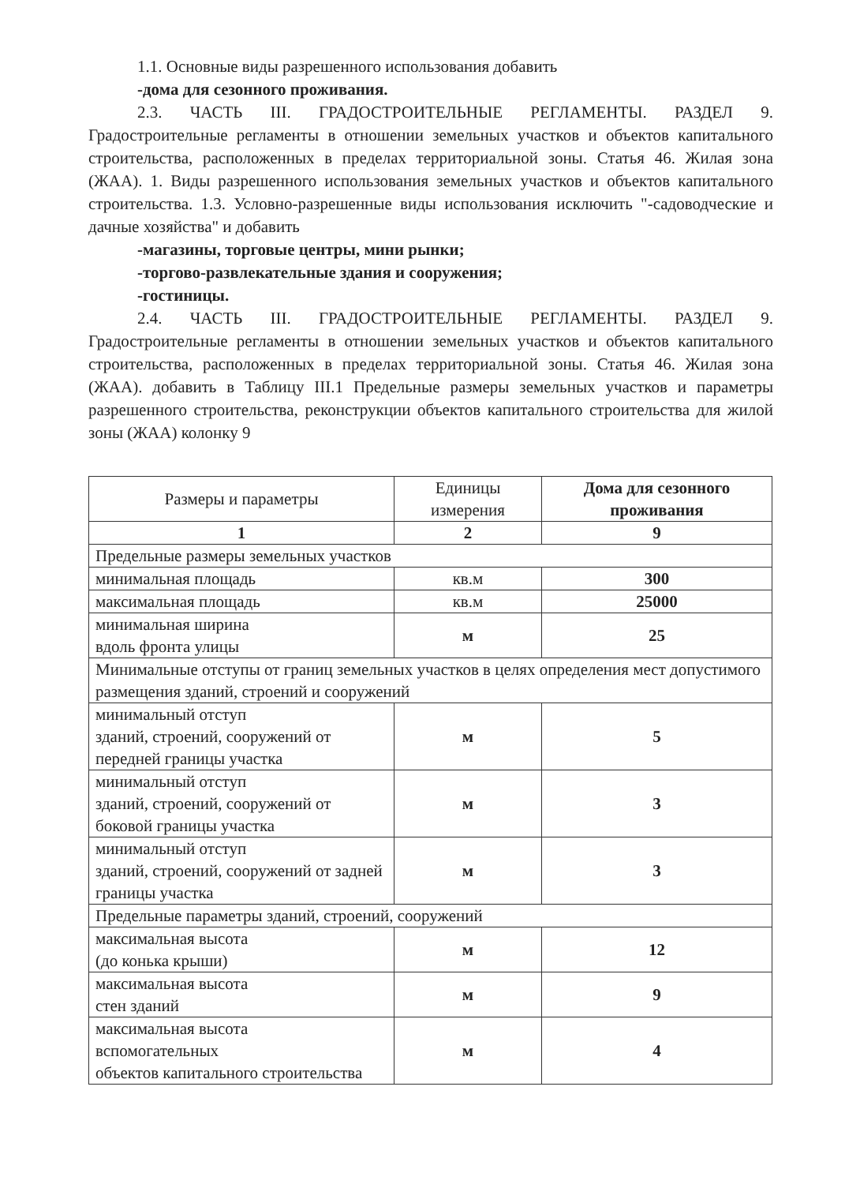1.1. Основные виды разрешенного использования добавить
-дома для сезонного проживания.
2.3. ЧАСТЬ III. ГРАДОСТРОИТЕЛЬНЫЕ РЕГЛАМЕНТЫ. РАЗДЕЛ 9. Градостроительные регламенты в отношении земельных участков и объектов капитального строительства, расположенных в пределах территориальной зоны. Статья 46. Жилая зона (ЖАА). 1. Виды разрешенного использования земельных участков и объектов капитального строительства. 1.3. Условно-разрешенные виды использования исключить "-садоводческие и дачные хозяйства" и добавить
-магазины, торговые центры, мини рынки;
-торгово-развлекательные здания и сооружения;
-гостиницы.
2.4. ЧАСТЬ III. ГРАДОСТРОИТЕЛЬНЫЕ РЕГЛАМЕНТЫ. РАЗДЕЛ 9. Градостроительные регламенты в отношении земельных участков и объектов капитального строительства, расположенных в пределах территориальной зоны. Статья 46. Жилая зона (ЖАА). добавить в Таблицу III.1 Предельные размеры земельных участков и параметры разрешенного строительства, реконструкции объектов капитального строительства для жилой зоны (ЖАА) колонку 9
| Размеры и параметры | Единицы измерения | Дома для сезонного проживания |
| --- | --- | --- |
| 1 | 2 | 9 |
| Предельные размеры земельных участков | | |
| минимальная площадь | кв.м | 300 |
| максимальная площадь | кв.м | 25000 |
| минимальная ширина вдоль фронта улицы | м | 25 |
| Минимальные отступы от границ земельных участков в целях определения мест допустимого размещения зданий, строений и сооружений | | |
| минимальный отступ зданий, строений, сооружений от передней границы участка | м | 5 |
| минимальный отступ зданий, строений, сооружений от боковой границы участка | м | 3 |
| минимальный отступ зданий, строений, сооружений от задней границы участка | м | 3 |
| Предельные параметры зданий, строений, сооружений | | |
| максимальная высота (до конька крыши) | м | 12 |
| максимальная высота стен зданий | м | 9 |
| максимальная высота вспомогательных объектов капитального строительства | м | 4 |